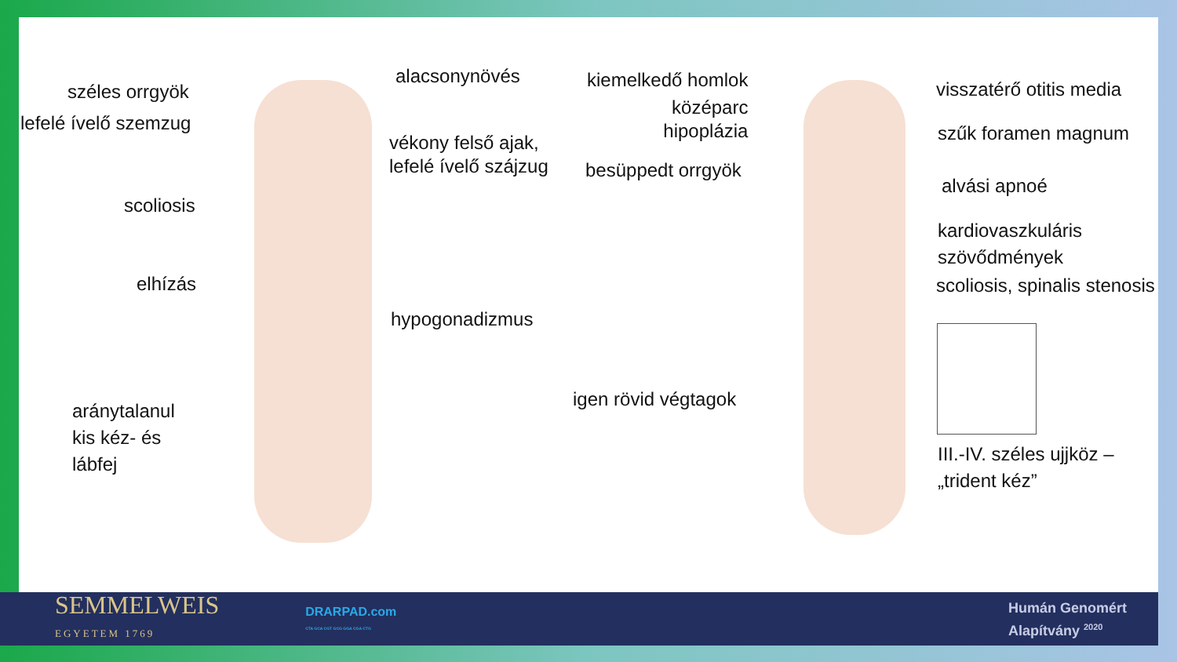alacsonynövés
széles orrgyök
lefelé ívelő szemzug
vékony felső ajak,
lefelé ívelő szájzug
scoliosis
elhízás
hypogonadizmus
aránytalanul
kis kéz- és
lábfej
kiemelkedő homlok
középarc
hipoplázia
besüppedt orrgyök
igen rövid végtagok
visszatérő otitis media
szűk foramen magnum
alvási apnoé
kardiovaszkuláris
szövődmények
scoliosis, spinalis stenosis
III.-IV. széles ujjköz –
„trident kéz”
SEMMELWEIS
EGYETEM 1769
DRARPAD.com
CTA GCA CGT GCG GGA CGA CTG
Humán Genomért
Alapítvány <sup>2020</sup>